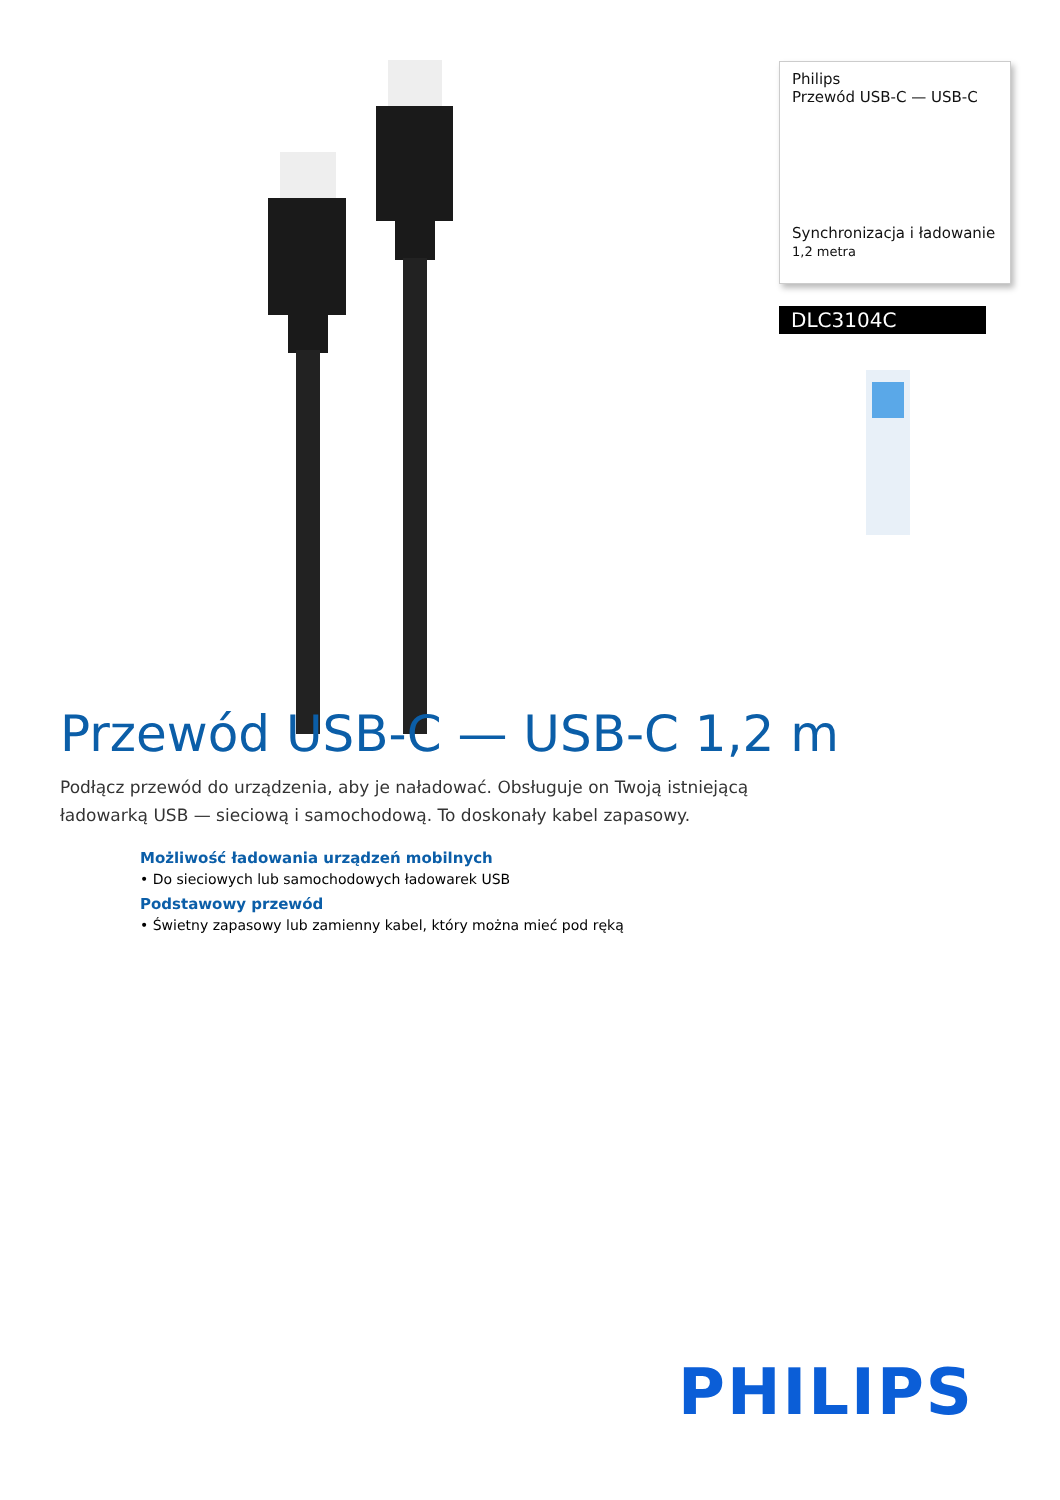Philips
Przewód USB-C — USB-C
Synchronizacja i ładowanie
1,2 metra
DLC3104C
Przewód USB-C — USB-C 1,2 m
Podłącz przewód do urządzenia, aby je naładować. Obsługuje on Twoją istniejącą ładowarką USB — sieciową i samochodową. To doskonały kabel zapasowy.
Możliwość ładowania urządzeń mobilnych
• Do sieciowych lub samochodowych ładowarek USB
Podstawowy przewód
• Świetny zapasowy lub zamienny kabel, który można mieć pod ręką
PHILIPS